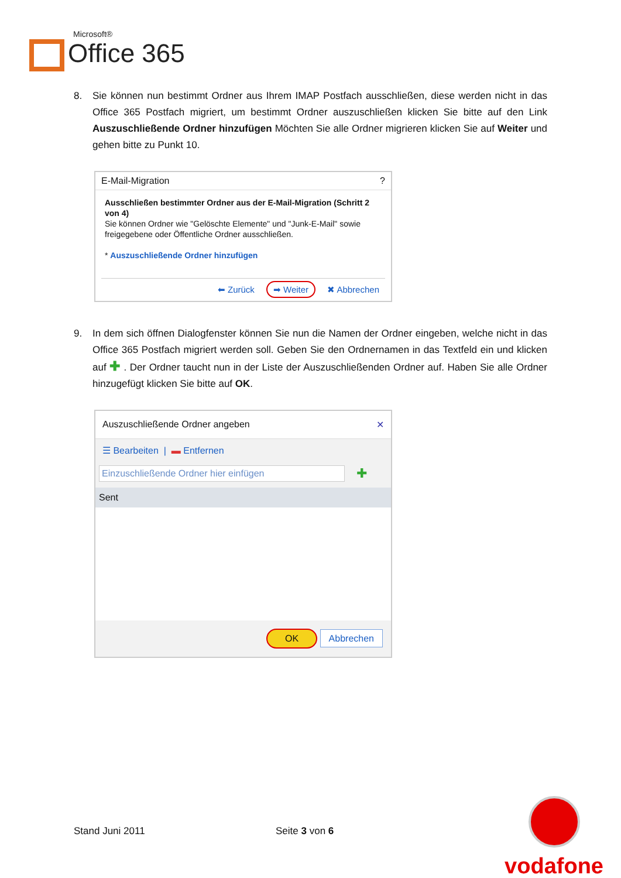Microsoft®
Office 365
8. Sie können nun bestimmt Ordner aus Ihrem IMAP Postfach ausschließen, diese werden nicht in das Office 365 Postfach migriert, um bestimmt Ordner auszuschließen klicken Sie bitte auf den Link Auszuschließende Ordner hinzufügen Möchten Sie alle Ordner migrieren klicken Sie auf Weiter und gehen bitte zu Punkt 10.
E-Mail-Migration?
Ausschließen bestimmter Ordner aus der E-Mail-Migration (Schritt 2 von 4)
Sie können Ordner wie "Gelöschte Elemente" und "Junk-E-Mail" sowie freigegebene oder Öffentliche Ordner ausschließen.
* Auszuschließende Ordner hinzufügen
⬅ Zurück ➡ Weiter ✖ Abbrechen
9. In dem sich öffnen Dialogfenster können Sie nun die Namen der Ordner eingeben, welche nicht in das Office 365 Postfach migriert werden soll. Geben Sie den Ordnernamen in das Textfeld ein und klicken auf ✚ . Der Ordner taucht nun in der Liste der Auszuschließenden Ordner auf. Haben Sie alle Ordner hinzugefügt klicken Sie bitte auf OK.
Auszuschließende Ordner angeben ✕
☰ Bearbeiten | ▬ Entfernen
Einzuschließende Ordner hier einfügen
✚
Sent
OK Abbrechen
Stand Juni 2011 Seite 3 von 6
vodafone